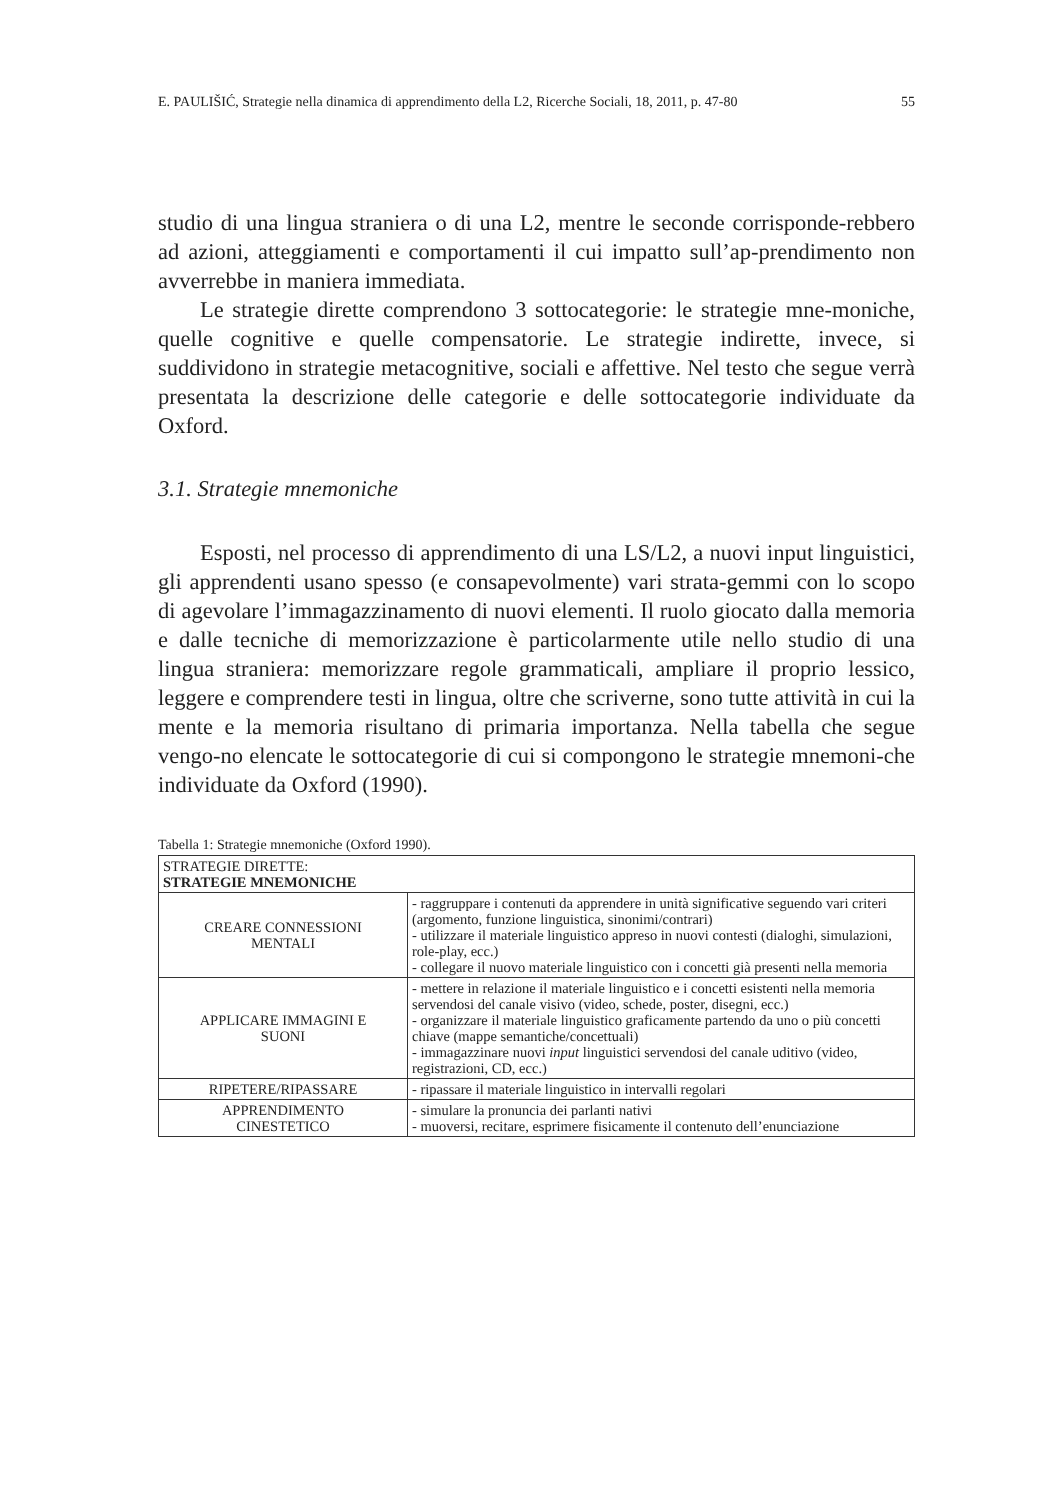E. PAULIŠIĆ, Strategie nella dinamica di apprendimento della L2, Ricerche Sociali, 18, 2011, p. 47-80 55
studio di una lingua straniera o di una L2, mentre le seconde corrisponde-rebbero ad azioni, atteggiamenti e comportamenti il cui impatto sull’ap-prendimento non avverrebbe in maniera immediata.
Le strategie dirette comprendono 3 sottocategorie: le strategie mne-moniche, quelle cognitive e quelle compensatorie. Le strategie indirette, invece, si suddividono in strategie metacognitive, sociali e affettive. Nel testo che segue verrà presentata la descrizione delle categorie e delle sottocategorie individuate da Oxford.
3.1. Strategie mnemoniche
Esposti, nel processo di apprendimento di una LS/L2, a nuovi input linguistici, gli apprendenti usano spesso (e consapevolmente) vari strata-gemmi con lo scopo di agevolare l’immagazzinamento di nuovi elementi. Il ruolo giocato dalla memoria e dalle tecniche di memorizzazione è particolarmente utile nello studio di una lingua straniera: memorizzare regole grammaticali, ampliare il proprio lessico, leggere e comprendere testi in lingua, oltre che scriverne, sono tutte attività in cui la mente e la memoria risultano di primaria importanza. Nella tabella che segue vengo-no elencate le sottocategorie di cui si compongono le strategie mnemoni-che individuate da Oxford (1990).
Tabella 1: Strategie mnemoniche (Oxford 1990).
| STRATEGIE DIRETTE: STRATEGIE MNEMONICHE | |
| CREARE CONNESSIONI MENTALI | - raggruppare i contenuti da apprendere in unità significative seguendo vari criteri (argomento, funzione linguistica, sinonimi/contrari) - utilizzare il materiale linguistico appreso in nuovi contesti (dialoghi, simulazioni, role-play, ecc.) - collegare il nuovo materiale linguistico con i concetti già presenti nella memoria |
| APPLICARE IMMAGINI E SUONI | - mettere in relazione il materiale linguistico e i concetti esistenti nella memoria servendosi del canale visivo (video, schede, poster, disegni, ecc.) - organizzare il materiale linguistico graficamente partendo da uno o più concetti chiave (mappe semantiche/concettuali) - immagazzinare nuovi input linguistici servendosi del canale uditivo (video, registrazioni, CD, ecc.) |
| RIPETERE/RIPASSARE | - ripassare il materiale linguistico in intervalli regolari |
| APPRENDIMENTO CINESTETICO | - simulare la pronuncia dei parlanti nativi - muoversi, recitare, esprimere fisicamente il contenuto dell’enunciazione |